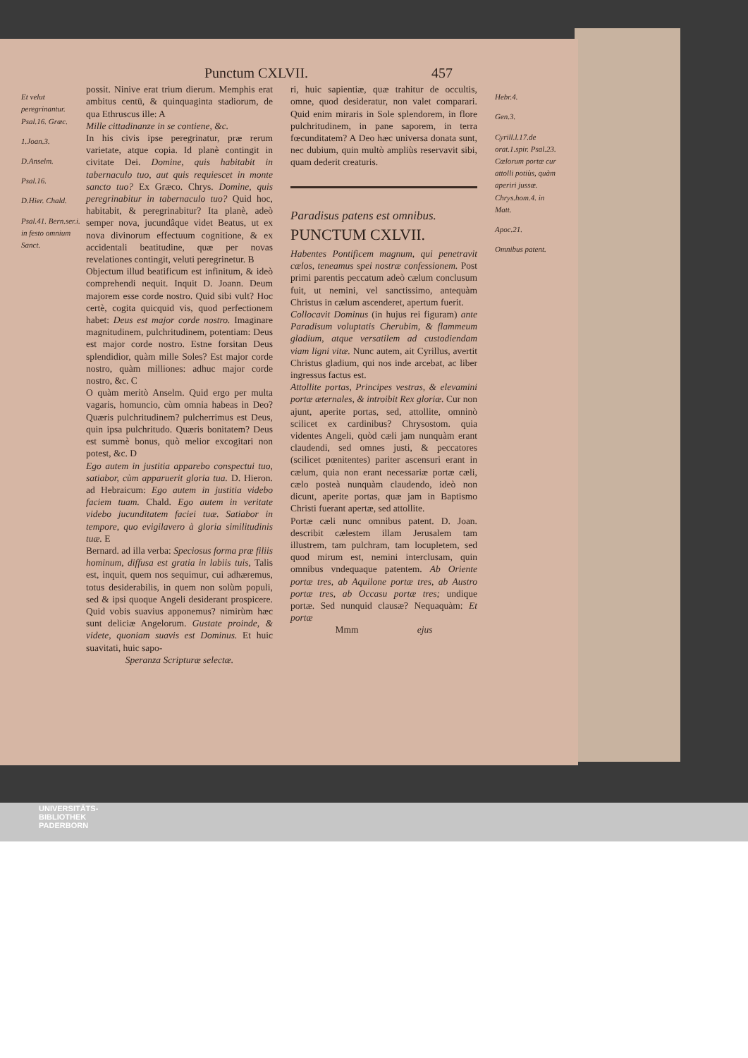Punctum CXLVII. 457
Et velut peregrinantur. Psal.16. Græc.
1.Joan.3.
D.Anselm.
Psal.16.
D.Hier. Chald.
Psal.41. Bern.ser.i. in festo omnium Sanct.
possit. Ninive erat trium dierum. Memphis erat ambitus centū, & quinquaginta stadiorum, de qua Ethruscus ille: A
Mille cittadinanze in se contiene, &c.
In his civis ipse peregrinatur, præ rerum varietate, atque copia. Id planè contingit in civitate Dei. Domine, quis habitabit in tabernaculo tuo, aut quis requiescet in monte sancto tuo? Ex Græco. Chrys. Domine, quis peregrinabitur in tabernaculo tuo? Quid hoc, habitabit, & peregrinabitur? Ita planè, adeò semper nova, jucundâque videt Beatus, ut ex nova divinorum effectuum cognitione, & ex accidentali beatitudine, quæ per novas revelationes contingit, veluti peregrinetur. B
Objectum illud beatificum est infinitum, & ideò comprehendi nequit. Inquit D. Joann. Deum majorem esse corde nostro. Quid sibi vult? Hoc certè, cogita quicquid vis, quod perfectionem habet: Deus est major corde nostro. Imaginare magnitudinem, pulchritudinem, potentiam: Deus est major corde nostro. Estne forsitan Deus splendidior, quàm mille Soles? Est major corde nostro, quàm milliones: adhuc major corde nostro, &c. C
O quàm meritò Anselm. Quid ergo per multa vagaris, homuncio, cùm omnia habeas in Deo? Quæris pulchritudinem? pulcherrimus est Deus, quin ipsa pulchritudo. Quæris bonitatem? Deus est summè bonus, quò melior excogitari non potest, &c. D
Ego autem in justitia apparebo conspectui tuo, satiabor, cùm apparuerit gloria tua. D. Hieron. ad Hebraicum: Ego autem in justitia videbo faciem tuam. Chald. Ego autem in veritate videbo jucunditatem faciei tuæ. Satiabor in tempore, quo evigilavero à gloria similitudinis tuæ. E
Bernard. ad illa verba: Speciosus forma præ filiis hominum, diffusa est gratia in labiis tuis, Talis est, inquit, quem nos sequimur, cui adhæremus, totus desiderabilis, in quem non solùm populi, sed & ipsi quoque Angeli desiderant prospicere. Quid vobis suavius apponemus? nimirùm hæc sunt deliciæ Angelorum. Gustate proinde, & videte, quoniam suavis est Dominus. Et huic suavitati, huic sapo-
Speranza Scripturæ selectæ.
ri, huic sapientiæ, quæ trahitur de occultis, omne, quod desideratur, non valet comparari. Quid enim miraris in Sole splendorem, in flore pulchritudinem, in pane saporem, in terra fœcunditatem? A Deo hæc universa donata sunt, nec dubium, quin multò ampliùs reservavit sibi, quam dederit creaturis.
Paradisus patens est omnibus.
PUNCTUM CXLVII.
Habentes Pontificem magnum, qui penetravit cælos, teneamus spei nostræ confessionem. Post primi parentis peccatum adeò cælum conclusum fuit, ut nemini, vel sanctissimo, antequàm Christus in cælum ascenderet, apertum fuerit.
Collocavit Dominus (in hujus rei figuram) ante Paradisum voluptatis Cherubim, & flammeum gladium, atque versatilem ad custodiendam viam ligni vitæ. Nunc autem, ait Cyrillus, avertit Christus gladium, qui nos inde arcebat, ac liber ingressus factus est.
Attollite portas, Principes vestras, & elevamini portæ æternales, & introibit Rex gloriæ. Cur non ajunt, aperite portas, sed, attollite, omninò scilicet ex cardinibus? Chrysostom. quia videntes Angeli, quòd cæli jam nunquàm erant claudendi, sed omnes justi, & peccatores (scilicet pœnitentes) pariter ascensuri erant in cælum, quia non erant necessariæ portæ cæli, cælo posteà nunquàm claudendo, ideò non dicunt, aperite portas, quæ jam in Baptismo Christi fuerant apertæ, sed attollite.
Portæ cæli nunc omnibus patent. D. Joan. describit cælestem illam Jerusalem tam illustrem, tam pulchram, tam locupletem, sed quod mirum est, nemini interclusam, quin omnibus vndequaque patentem. Ab Oriente portæ tres, ab Aquilone portæ tres, ab Austro portæ tres, ab Occasu portæ tres; undique portæ. Sed nunquid clausæ? Nequaquàm: Et portæ
Mmm ejus
Hebr.4.
Gen.3.
Cyrill.l.17.de orat.1.spir. Psal.23. Cælorum portæ cur attolli potiùs, quàm aperiri jussæ. Chrys.hom.4. in Matt.
Apoc.21.
Omnibus patent.
UNIVERSITÄTS-
BIBLIOTHEK
PADERBORN